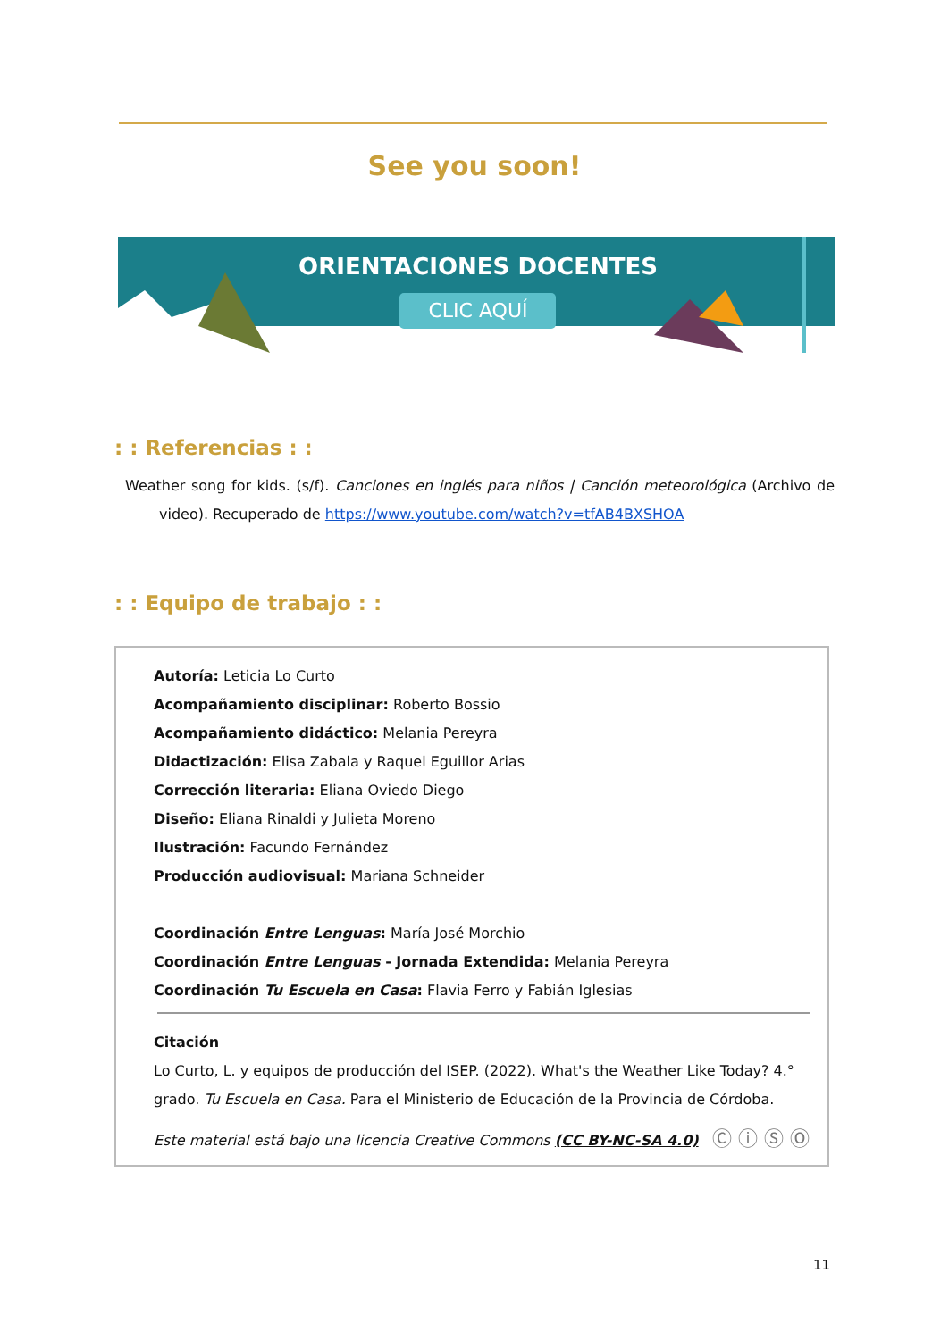See you soon!
CLIC AQUÍ
ORIENTACIONES DOCENTES
: : Referencias : :
Weather song for kids. (s/f). Canciones en inglés para niños | Canción meteorológica (Archivo de video). Recuperado de https://www.youtube.com/watch?v=tfAB4BXSHOA
: : Equipo de trabajo : :
Autoría: Leticia Lo Curto
Acompañamiento disciplinar: Roberto Bossio
Acompañamiento didáctico: Melania Pereyra
Didactización: Elisa Zabala y Raquel Eguillor Arias
Corrección literaria: Eliana Oviedo Diego
Diseño: Eliana Rinaldi y Julieta Moreno
Ilustración: Facundo Fernández
Producción audiovisual: Mariana Schneider
Coordinación Entre Lenguas: María José Morchio
Coordinación Entre Lenguas - Jornada Extendida: Melania Pereyra
Coordinación Tu Escuela en Casa: Flavia Ferro y Fabián Iglesias
Citación
Lo Curto, L. y equipos de producción del ISEP. (2022). What's the Weather Like Today? 4.° grado. Tu Escuela en Casa. Para el Ministerio de Educación de la Provincia de Córdoba.
Este material está bajo una licencia Creative Commons (CC BY-NC-SA 4.0) Ⓒ ⓘ Ⓢ Ⓞ
11